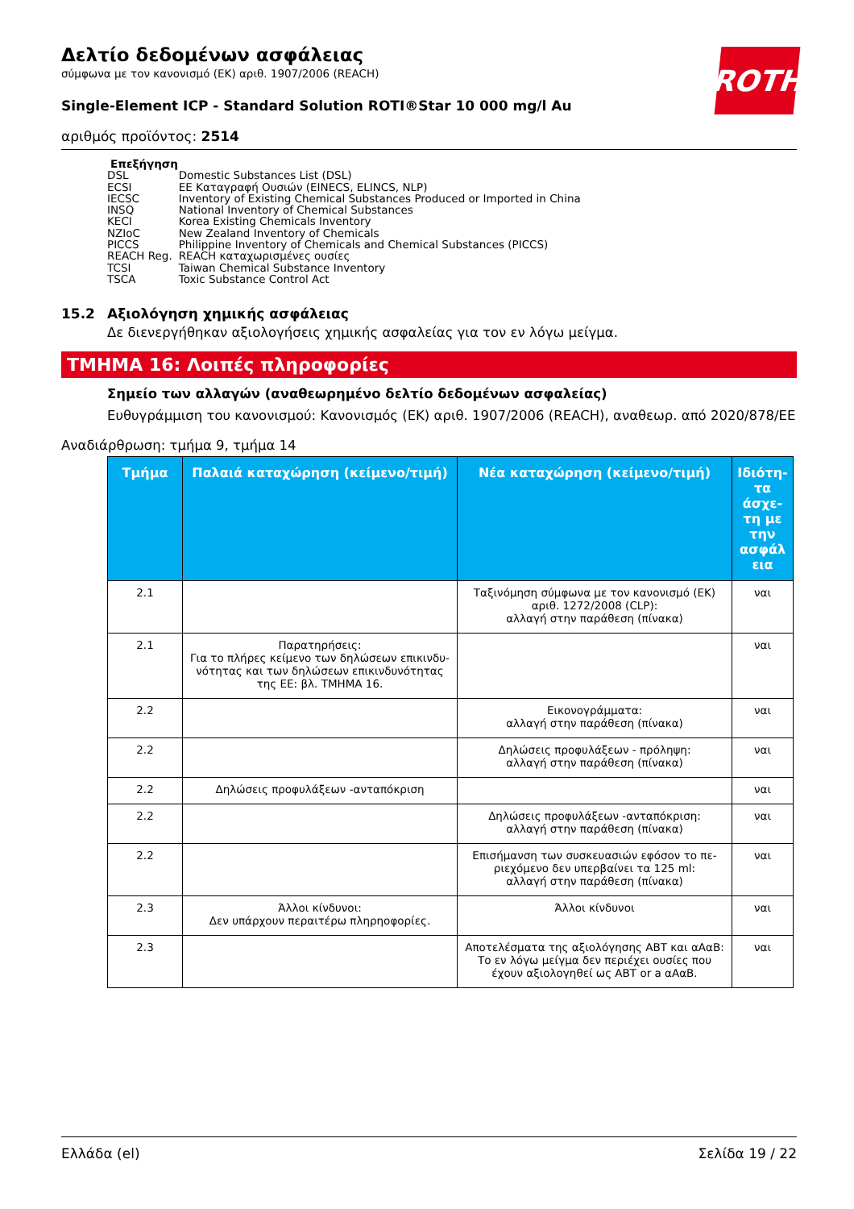Δελτίο δεδομένων ασφάλειας
σύμφωνα με τον κανονισμό (ΕΚ) αριθ. 1907/2006 (REACH)
ROTH
Single-Element ICP - Standard Solution ROTI®Star 10 000 mg/l Au
αριθμός προϊόντος: 2514
Επεξήγηση
| DSL | Domestic Substances List (DSL) |
| ECSI | ΕΕ Καταγραφή Ουσιών (EINECS, ELINCS, NLP) |
| IECSC | Inventory of Existing Chemical Substances Produced or Imported in China |
| INSQ | National Inventory of Chemical Substances |
| KECI | Korea Existing Chemicals Inventory |
| NZIoC | New Zealand Inventory of Chemicals |
| PICCS | Philippine Inventory of Chemicals and Chemical Substances (PICCS) |
| REACH Reg. | REACH καταχωρισμένες ουσίες |
| TCSI | Taiwan Chemical Substance Inventory |
| TSCA | Toxic Substance Control Act |
15.2 Αξιολόγηση χημικής ασφάλειας
Δε διενεργήθηκαν αξιολογήσεις χημικής ασφαλείας για τον εν λόγω μείγμα.
ΤΜΗΜΑ 16: Λοιπές πληροφορίες
Σημείο των αλλαγών (αναθεωρημένο δελτίο δεδομένων ασφαλείας)
Ευθυγράμμιση του κανονισμού: Κανονισμός (ΕΚ) αριθ. 1907/2006 (REACH), αναθεωρ. από 2020/878/ΕΕ
Αναδιάρθρωση: τμήμα 9, τμήμα 14
| Τμήμα | Παλαιά καταχώρηση (κείμενο/τιμή) | Νέα καταχώρηση (κείμενο/τιμή) | Ιδιότη-τα άσχε-τη με την ασφάλ εια |
| --- | --- | --- | --- |
| 2.1 | | Ταξινόμηση σύμφωνα με τον κανονισμό (ΕΚ) αριθ. 1272/2008 (CLP): αλλαγή στην παράθεση (πίνακα) | ναι |
| 2.1 | Παρατηρήσεις: Για το πλήρες κείμενο των δηλώσεων επικινδυ-νότητας και των δηλώσεων επικινδυνότητας της ΕΕ: βλ. ΤΜΗΜΑ 16. | | ναι |
| 2.2 | | Εικονογράμματα: αλλαγή στην παράθεση (πίνακα) | ναι |
| 2.2 | | Δηλώσεις προφυλάξεων - πρόληψη: αλλαγή στην παράθεση (πίνακα) | ναι |
| 2.2 | Δηλώσεις προφυλάξεων -ανταπόκριση | | ναι |
| 2.2 | | Δηλώσεις προφυλάξεων -ανταπόκριση: αλλαγή στην παράθεση (πίνακα) | ναι |
| 2.2 | | Επισήμανση των συσκευασιών εφόσον το πε-ριεχόμενο δεν υπερβαίνει τα 125 ml: αλλαγή στην παράθεση (πίνακα) | ναι |
| 2.3 | Άλλοι κίνδυνοι: Δεν υπάρχουν περαιτέρω πληρηοφορίες. | Άλλοι κίνδυνοι | ναι |
| 2.3 | | Αποτελέσματα της αξιολόγησης ΑΒΤ και αΑαΒ: Το εν λόγω μείγμα δεν περιέχει ουσίες που έχουν αξιολογηθεί ως ΑΒΤ or a αΑαΒ. | ναι |
Ελλάδα (el) Σελίδα 19 / 22